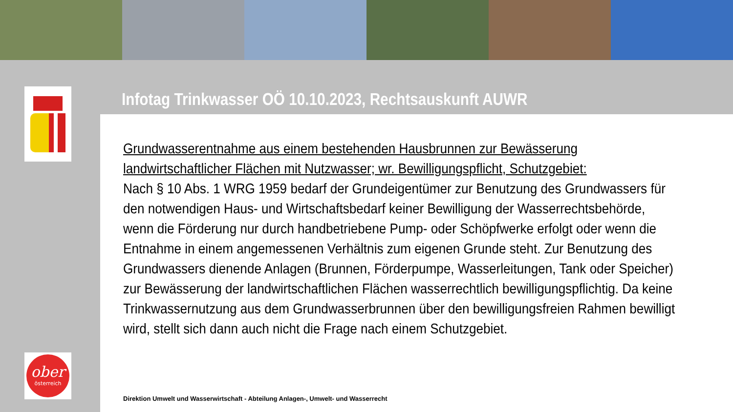ober
österreich
Infotag Trinkwasser OÖ 10.10.2023, Rechtsauskunft AUWR
Grundwasserentnahme aus einem bestehenden Hausbrunnen zur Bewässerung landwirtschaftlicher Flächen mit Nutzwasser; wr. Bewilligungspflicht, Schutzgebiet:
Nach § 10 Abs. 1 WRG 1959 bedarf der Grundeigentümer zur Benutzung des Grundwassers für den notwendigen Haus- und Wirtschaftsbedarf keiner Bewilligung der Wasserrechtsbehörde, wenn die Förderung nur durch handbetriebene Pump- oder Schöpfwerke erfolgt oder wenn die Entnahme in einem angemessenen Verhältnis zum eigenen Grunde steht. Zur Benutzung des Grundwassers dienende Anlagen (Brunnen, Förderpumpe, Wasserleitungen, Tank oder Speicher) zur Bewässerung der landwirtschaftlichen Flächen wasserrechtlich bewilligungspflichtig. Da keine Trinkwassernutzung aus dem Grundwasserbrunnen über den bewilligungsfreien Rahmen bewilligt wird, stellt sich dann auch nicht die Frage nach einem Schutzgebiet.
Direktion Umwelt und Wasserwirtschaft - Abteilung Anlagen-, Umwelt- und Wasserrecht